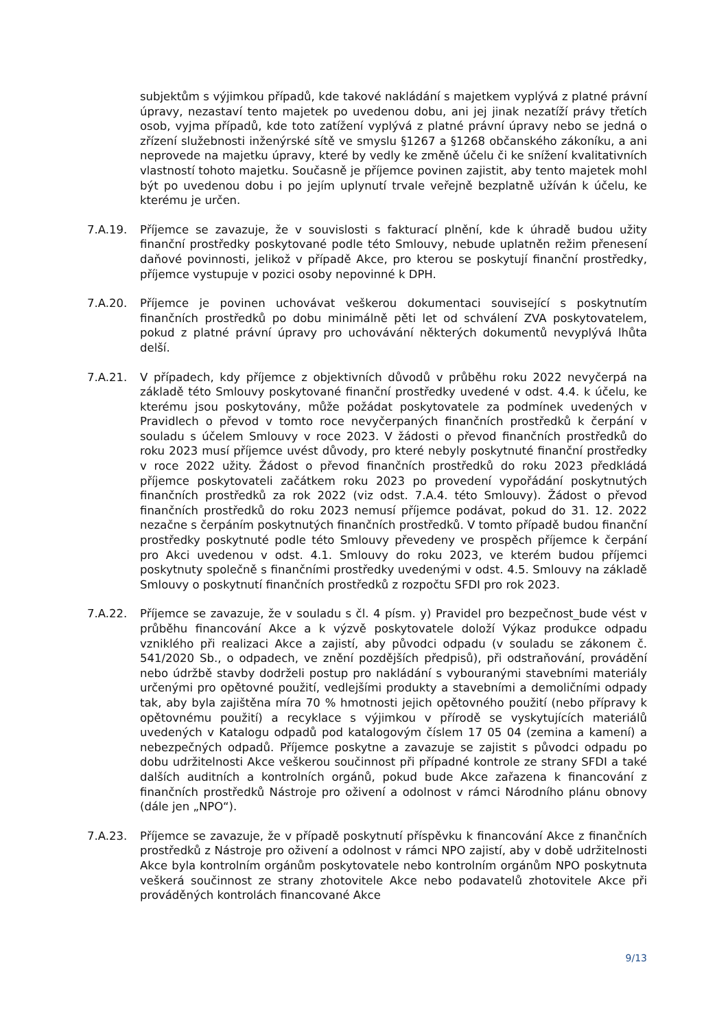subjektům s výjimkou případů, kde takové nakládání s majetkem vyplývá z platné právní úpravy, nezastaví tento majetek po uvedenou dobu, ani jej jinak nezatíží právy třetích osob, vyjma případů, kde toto zatížení vyplývá z platné právní úpravy nebo se jedná o zřízení služebnosti inženýrské sítě ve smyslu §1267 a §1268 občanského zákoníku, a ani neprovede na majetku úpravy, které by vedly ke změně účelu či ke snížení kvalitativních vlastností tohoto majetku. Současně je příjemce povinen zajistit, aby tento majetek mohl být po uvedenou dobu i po jejím uplynutí trvale veřejně bezplatně užíván k účelu, ke kterému je určen.
7.A.19. Příjemce se zavazuje, že v souvislosti s fakturací plnění, kde k úhradě budou užity finanční prostředky poskytované podle této Smlouvy, nebude uplatněn režim přenesení daňové povinnosti, jelikož v případě Akce, pro kterou se poskytují finanční prostředky, příjemce vystupuje v pozici osoby nepovinné k DPH.
7.A.20. Příjemce je povinen uchovávat veškerou dokumentaci související s poskytnutím finančních prostředků po dobu minimálně pěti let od schválení ZVA poskytovatelem, pokud z platné právní úpravy pro uchovávání některých dokumentů nevyplývá lhůta delší.
7.A.21. V případech, kdy příjemce z objektivních důvodů v průběhu roku 2022 nevyčerpá na základě této Smlouvy poskytované finanční prostředky uvedené v odst. 4.4. k účelu, ke kterému jsou poskytovány, může požádat poskytovatele za podmínek uvedených v Pravidlech o převod v tomto roce nevyčerpaných finančních prostředků k čerpání v souladu s účelem Smlouvy v roce 2023. V žádosti o převod finančních prostředků do roku 2023 musí příjemce uvést důvody, pro které nebyly poskytnuté finanční prostředky v roce 2022 užity. Žádost o převod finančních prostředků do roku 2023 předkládá příjemce poskytovateli začátkem roku 2023 po provedení vypořádání poskytnutých finančních prostředků za rok 2022 (viz odst. 7.A.4. této Smlouvy). Žádost o převod finančních prostředků do roku 2023 nemusí příjemce podávat, pokud do 31. 12. 2022 nezačne s čerpáním poskytnutých finančních prostředků. V tomto případě budou finanční prostředky poskytnuté podle této Smlouvy převedeny ve prospěch příjemce k čerpání pro Akci uvedenou v odst. 4.1. Smlouvy do roku 2023, ve kterém budou příjemci poskytnuty společně s finančními prostředky uvedenými v odst. 4.5. Smlouvy na základě Smlouvy o poskytnutí finančních prostředků z rozpočtu SFDI pro rok 2023.
7.A.22. Příjemce se zavazuje, že v souladu s čl. 4 písm. y) Pravidel pro bezpečnost_bude vést v průběhu financování Akce a k výzvě poskytovatele doloží Výkaz produkce odpadu vzniklého při realizaci Akce a zajistí, aby původci odpadu (v souladu se zákonem č. 541/2020 Sb., o odpadech, ve znění pozdějších předpisů), při odstraňování, provádění nebo údržbě stavby dodrželi postup pro nakládání s vybouranými stavebními materiály určenými pro opětovné použití, vedlejšími produkty a stavebními a demoličními odpady tak, aby byla zajištěna míra 70 % hmotnosti jejich opětovného použití (nebo přípravy k opětovnému použití) a recyklace s výjimkou v přírodě se vyskytujících materiálů uvedených v Katalogu odpadů pod katalogovým číslem 17 05 04 (zemina a kamení) a nebezpečných odpadů. Příjemce poskytne a zavazuje se zajistit s původci odpadu po dobu udržitelnosti Akce veškerou součinnost při případné kontrole ze strany SFDI a také dalších auditních a kontrolních orgánů, pokud bude Akce zařazena k financování z finančních prostředků Nástroje pro oživení a odolnost v rámci Národního plánu obnovy (dále jen „NPO“).
7.A.23. Příjemce se zavazuje, že v případě poskytnutí příspěvku k financování Akce z finančních prostředků z Nástroje pro oživení a odolnost v rámci NPO zajistí, aby v době udržitelnosti Akce byla kontrolním orgánům poskytovatele nebo kontrolním orgánům NPO poskytnuta veškerá součinnost ze strany zhotovitele Akce nebo podavatelů zhotovitele Akce při prováděných kontrolách financované Akce
9/13